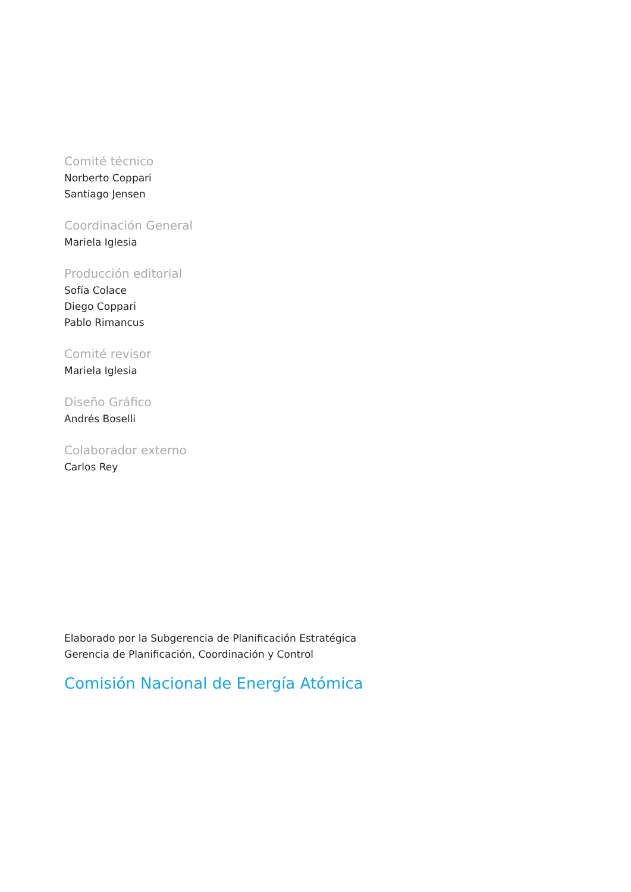Comité técnico
Norberto Coppari
Santiago Jensen
Coordinación General
Mariela Iglesia
Producción editorial
Sofía Colace
Diego Coppari
Pablo Rimancus
Comité revisor
Mariela Iglesia
Diseño Gráfico
Andrés Boselli
Colaborador externo
Carlos Rey
Elaborado por la Subgerencia de Planificación Estratégica
Gerencia de Planificación, Coordinación y Control
Comisión Nacional de Energía Atómica